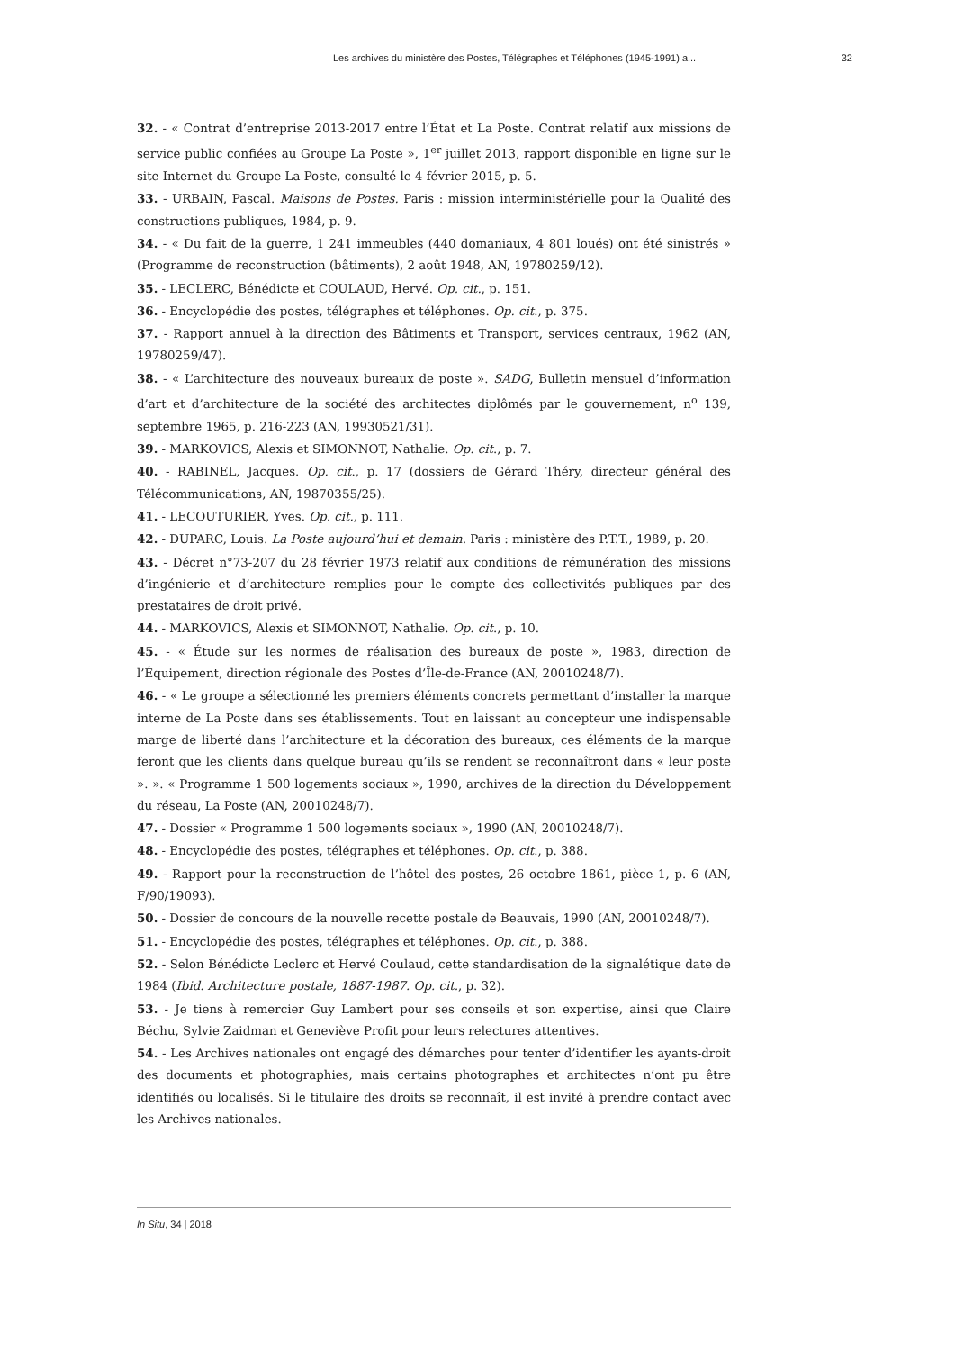Les archives du ministère des Postes, Télégraphes et Téléphones (1945-1991) a... 32
32. - « Contrat d’entreprise 2013-2017 entre l’État et La Poste. Contrat relatif aux missions de service public confiées au Groupe La Poste », 1<sup>er</sup> juillet 2013, rapport disponible en ligne sur le site Internet du Groupe La Poste, consulté le 4 février 2015, p. 5.
33. - URBAIN, Pascal. Maisons de Postes. Paris : mission interministérielle pour la Qualité des constructions publiques, 1984, p. 9.
34. - « Du fait de la guerre, 1 241 immeubles (440 domaniaux, 4 801 loués) ont été sinistrés » (Programme de reconstruction (bâtiments), 2 août 1948, AN, 19780259/12).
35. - LECLERC, Bénédicte et COULAUD, Hervé. Op. cit., p. 151.
36. - Encyclopédie des postes, télégraphes et téléphones. Op. cit., p. 375.
37. - Rapport annuel à la direction des Bâtiments et Transport, services centraux, 1962 (AN, 19780259/47).
38. - « L’architecture des nouveaux bureaux de poste ». SADG, Bulletin mensuel d’information d’art et d’architecture de la société des architectes diplômés par le gouvernement, n<sup>o</sup> 139, septembre 1965, p. 216-223 (AN, 19930521/31).
39. - MARKOVICS, Alexis et SIMONNOT, Nathalie. Op. cit., p. 7.
40. - RABINEL, Jacques. Op. cit., p. 17 (dossiers de Gérard Théry, directeur général des Télécommunications, AN, 19870355/25).
41. - LECOUTURIER, Yves. Op. cit., p. 111.
42. - DUPARC, Louis. La Poste aujourd’hui et demain. Paris : ministère des P.T.T., 1989, p. 20.
43. - Décret n°73-207 du 28 février 1973 relatif aux conditions de rémunération des missions d’ingénierie et d’architecture remplies pour le compte des collectivités publiques par des prestataires de droit privé.
44. - MARKOVICS, Alexis et SIMONNOT, Nathalie. Op. cit., p. 10.
45. - « Étude sur les normes de réalisation des bureaux de poste », 1983, direction de l’Équipement, direction régionale des Postes d’Île-de-France (AN, 20010248/7).
46. - « Le groupe a sélectionné les premiers éléments concrets permettant d’installer la marque interne de La Poste dans ses établissements. Tout en laissant au concepteur une indispensable marge de liberté dans l’architecture et la décoration des bureaux, ces éléments de la marque feront que les clients dans quelque bureau qu’ils se rendent se reconnaîtront dans « leur poste ». ». « Programme 1 500 logements sociaux », 1990, archives de la direction du Développement du réseau, La Poste (AN, 20010248/7).
47. - Dossier « Programme 1 500 logements sociaux », 1990 (AN, 20010248/7).
48. - Encyclopédie des postes, télégraphes et téléphones. Op. cit., p. 388.
49. - Rapport pour la reconstruction de l’hôtel des postes, 26 octobre 1861, pièce 1, p. 6 (AN, F/90/19093).
50. - Dossier de concours de la nouvelle recette postale de Beauvais, 1990 (AN, 20010248/7).
51. - Encyclopédie des postes, télégraphes et téléphones. Op. cit., p. 388.
52. - Selon Bénédicte Leclerc et Hervé Coulaud, cette standardisation de la signalétique date de 1984 (Ibid. Architecture postale, 1887-1987. Op. cit., p. 32).
53. - Je tiens à remercier Guy Lambert pour ses conseils et son expertise, ainsi que Claire Béchu, Sylvie Zaidman et Geneviève Profit pour leurs relectures attentives.
54. - Les Archives nationales ont engagé des démarches pour tenter d’identifier les ayants-droit des documents et photographies, mais certains photographes et architectes n’ont pu être identifiés ou localisés. Si le titulaire des droits se reconnaît, il est invité à prendre contact avec les Archives nationales.
In Situ, 34 | 2018